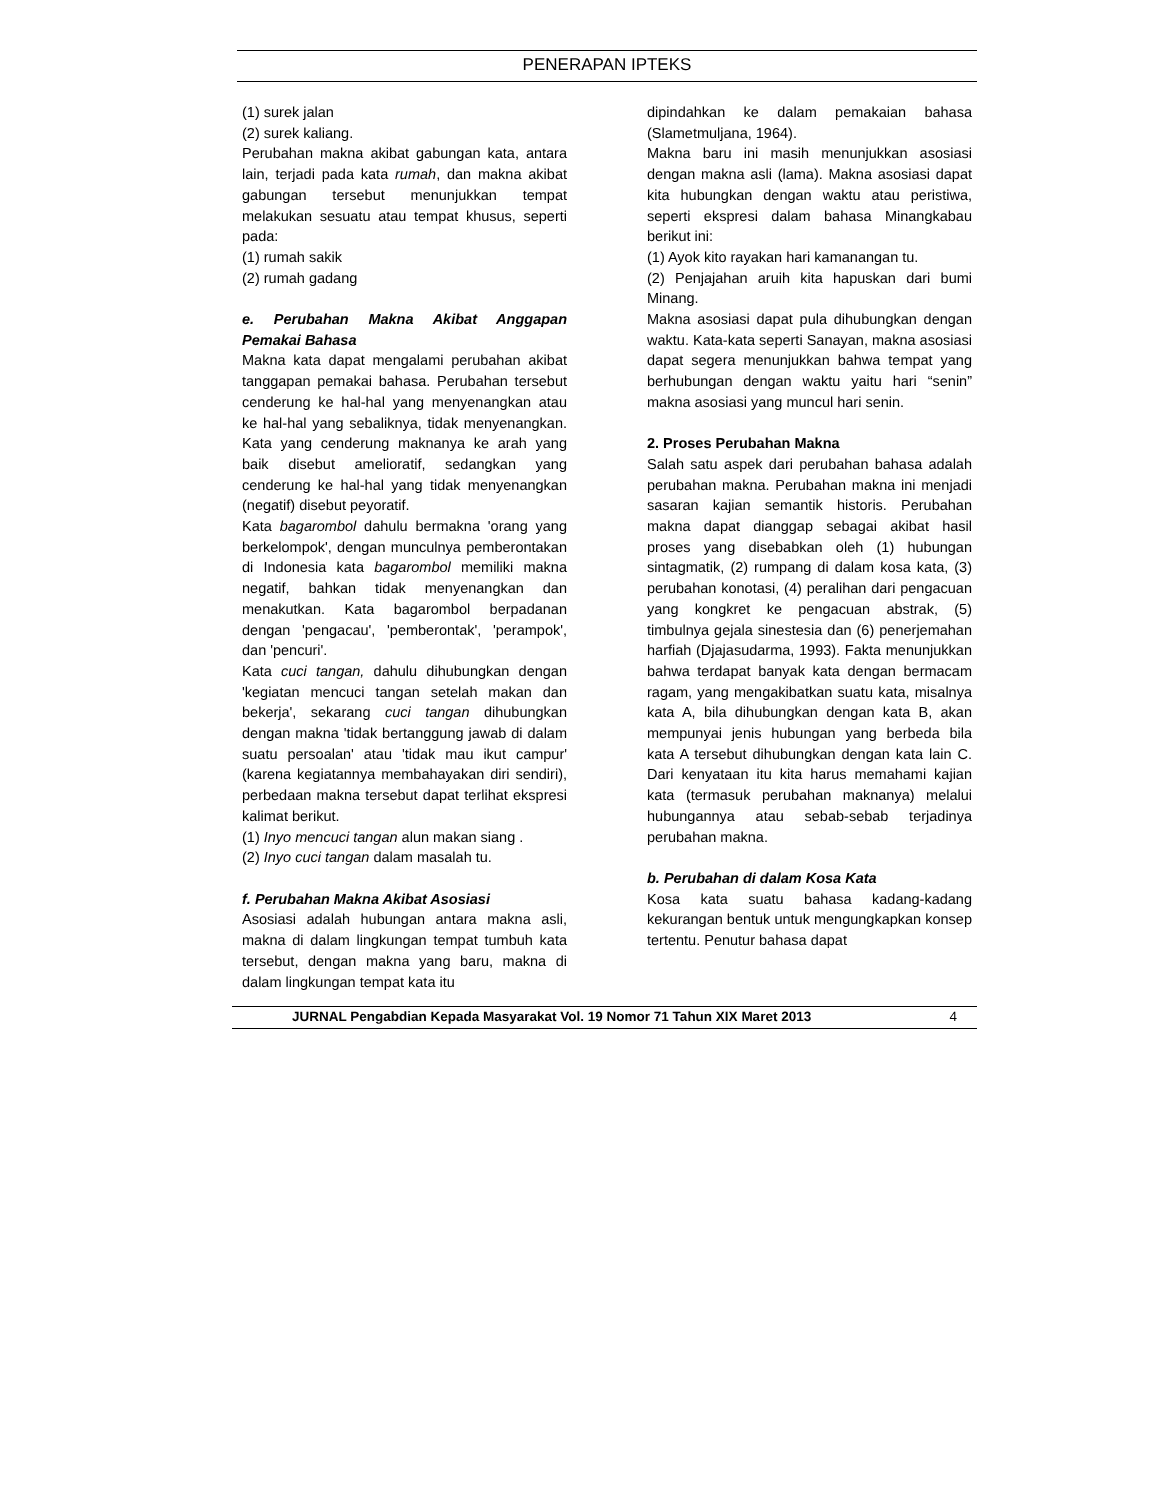PENERAPAN IPTEKS
(1) surek jalan
(2) surek kaliang.
Perubahan makna akibat gabungan kata, antara lain, terjadi pada kata rumah, dan makna akibat gabungan tersebut menunjukkan tempat melakukan sesuatu atau tempat khusus, seperti pada:
(1) rumah sakik
(2) rumah gadang
e. Perubahan Makna Akibat Anggapan Pemakai Bahasa
Makna kata dapat mengalami perubahan akibat tanggapan pemakai bahasa. Perubahan tersebut cenderung ke hal-hal yang menyenangkan atau ke hal-hal yang sebaliknya, tidak menyenangkan. Kata yang cenderung maknanya ke arah yang baik disebut amelioratif, sedangkan yang cenderung ke hal-hal yang tidak menyenangkan (negatif) disebut peyoratif.
Kata bagarombol dahulu bermakna 'orang yang berkelompok', dengan munculnya pemberontakan di Indonesia kata bagarombol memiliki makna negatif, bahkan tidak menyenangkan dan menakutkan. Kata bagarombol berpadanan dengan 'pengacau', 'pemberontak', 'perampok', dan 'pencuri'.
Kata cuci tangan, dahulu dihubungkan dengan 'kegiatan mencuci tangan setelah makan dan bekerja', sekarang cuci tangan dihubungkan dengan makna 'tidak bertanggung jawab di dalam suatu persoalan' atau 'tidak mau ikut campur' (karena kegiatannya membahayakan diri sendiri), perbedaan makna tersebut dapat terlihat ekspresi kalimat berikut.
(1) Inyo mencuci tangan alun makan siang .
(2) Inyo cuci tangan dalam masalah tu.
f. Perubahan Makna Akibat Asosiasi
Asosiasi adalah hubungan antara makna asli, makna di dalam lingkungan tempat tumbuh kata tersebut, dengan makna yang baru, makna di dalam lingkungan tempat kata itu
dipindahkan ke dalam pemakaian bahasa (Slametmuljana, 1964).
Makna baru ini masih menunjukkan asosiasi dengan makna asli (lama). Makna asosiasi dapat kita hubungkan dengan waktu atau peristiwa, seperti ekspresi dalam bahasa Minangkabau berikut ini:
(1) Ayok kito rayakan hari kamanangan tu.
(2) Penjajahan aruih kita hapuskan dari bumi Minang.
Makna asosiasi dapat pula dihubungkan dengan waktu. Kata-kata seperti Sanayan, makna asosiasi dapat segera menunjukkan bahwa tempat yang berhubungan dengan waktu yaitu hari “senin” makna asosiasi yang muncul hari senin.
2. Proses Perubahan Makna
Salah satu aspek dari perubahan bahasa adalah perubahan makna. Perubahan makna ini menjadi sasaran kajian semantik historis. Perubahan makna dapat dianggap sebagai akibat hasil proses yang disebabkan oleh (1) hubungan sintagmatik, (2) rumpang di dalam kosa kata, (3) perubahan konotasi, (4) peralihan dari pengacuan yang kongkret ke pengacuan abstrak, (5) timbulnya gejala sinestesia dan (6) penerjemahan harfiah (Djajasudarma, 1993). Fakta menunjukkan bahwa terdapat banyak kata dengan bermacam ragam, yang mengakibatkan suatu kata, misalnya kata A, bila dihubungkan dengan kata B, akan mempunyai jenis hubungan yang berbeda bila kata A tersebut dihubungkan dengan kata lain C. Dari kenyataan itu kita harus memahami kajian kata (termasuk perubahan maknanya) melalui hubungannya atau sebab-sebab terjadinya perubahan makna.
b. Perubahan di dalam Kosa Kata
Kosa kata suatu bahasa kadang-kadang kekurangan bentuk untuk mengungkapkan konsep tertentu. Penutur bahasa dapat
JURNAL Pengabdian Kepada Masyarakat Vol. 19 Nomor 71 Tahun XIX Maret 2013 4